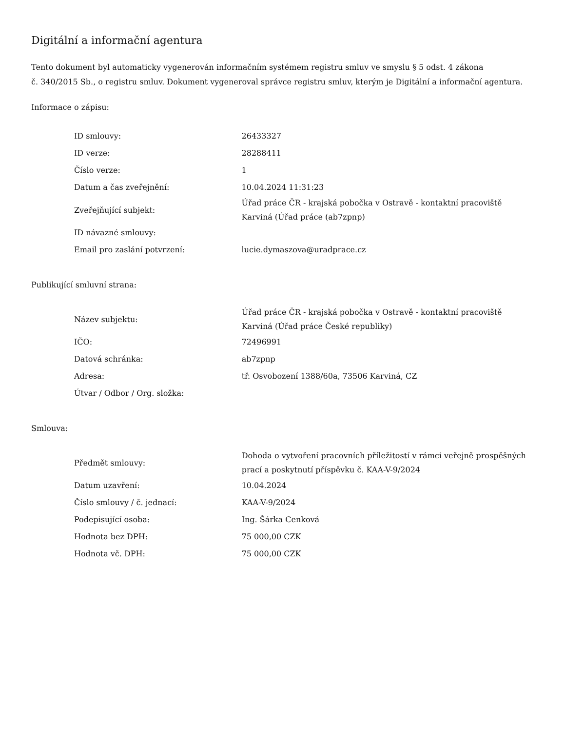Digitální a informační agentura
Tento dokument byl automaticky vygenerován informačním systémem registru smluv ve smyslu § 5 odst. 4 zákona
č. 340/2015 Sb., o registru smluv. Dokument vygeneroval správce registru smluv, kterým je Digitální a informační agentura.
Informace o zápisu:
| ID smlouvy: | 26433327 |
| ID verze: | 28288411 |
| Číslo verze: | 1 |
| Datum a čas zveřejnění: | 10.04.2024 11:31:23 |
| Zveřejňující subjekt: | Úřad práce ČR - krajská pobočka v Ostravě - kontaktní pracoviště Karviná (Úřad práce (ab7zpnp) |
| ID návazné smlouvy: | |
| Email pro zaslání potvrzení: | lucie.dymaszova@uradprace.cz |
Publikující smluvní strana:
| Název subjektu: | Úřad práce ČR - krajská pobočka v Ostravě - kontaktní pracoviště Karviná (Úřad práce České republiky) |
| IČO: | 72496991 |
| Datová schránka: | ab7zpnp |
| Adresa: | tř. Osvobození 1388/60a, 73506 Karviná, CZ |
| Útvar / Odbor / Org. složka: | |
Smlouva:
| Předmět smlouvy: | Dohoda o vytvoření pracovních příležitostí v rámci veřejně prospěšných prací a poskytnutí příspěvku č. KAA-V-9/2024 |
| Datum uzavření: | 10.04.2024 |
| Číslo smlouvy / č. jednací: | KAA-V-9/2024 |
| Podepisující osoba: | Ing. Šárka Cenková |
| Hodnota bez DPH: | 75 000,00 CZK |
| Hodnota vč. DPH: | 75 000,00 CZK |